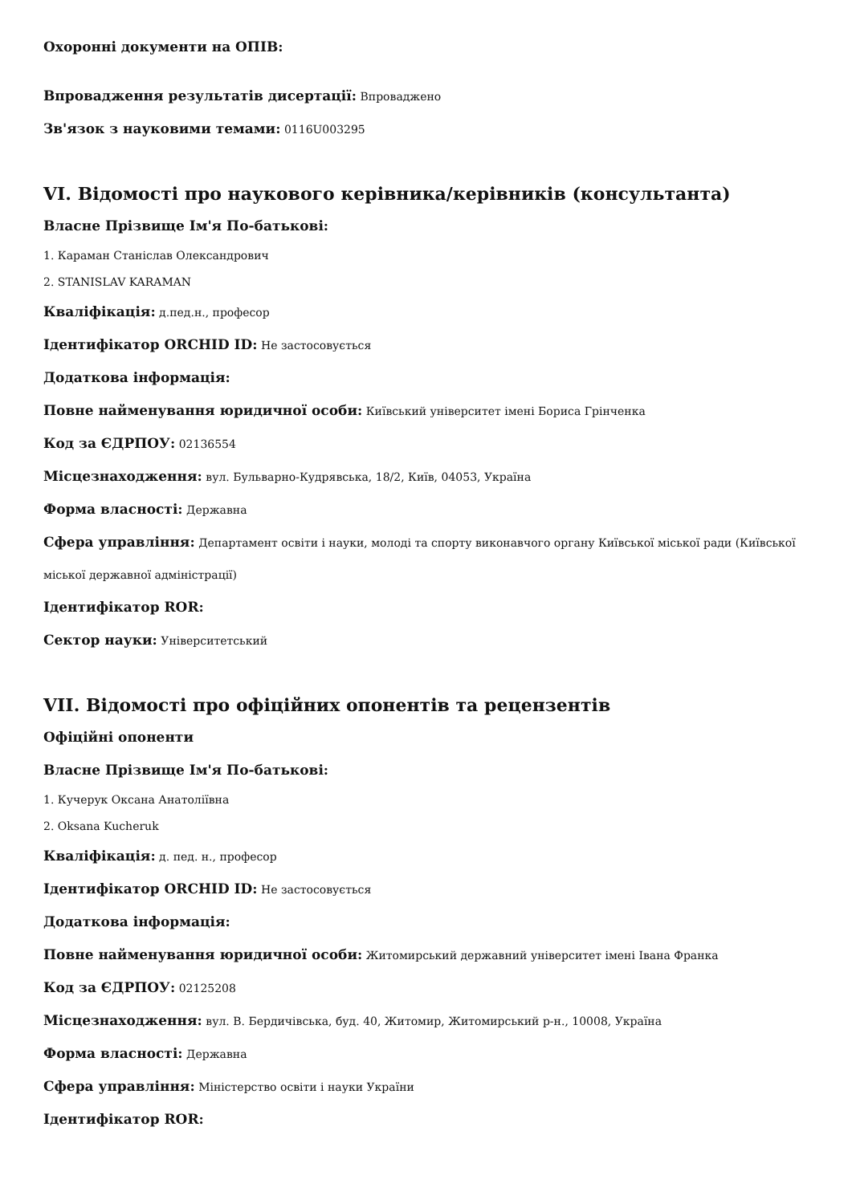Охоронні документи на ОПІВ:
Впровадження результатів дисертації: Впроваджено
Зв'язок з науковими темами: 0116U003295
VI. Відомості про наукового керівника/керівників (консультанта)
Власне Прізвище Ім'я По-батькові:
1. Караман Станіслав Олександрович
2. STANISLAV KARAMAN
Кваліфікація: д.пед.н., професор
Ідентифікатор ORCHID ID: Не застосовується
Додаткова інформація:
Повне найменування юридичної особи: Київський університет імені Бориса Грінченка
Код за ЄДРПОУ: 02136554
Місцезнаходження: вул. Бульварно-Кудрявська, 18/2, Київ, 04053, Україна
Форма власності: Державна
Сфера управління: Департамент освіти і науки, молоді та спорту виконавчого органу Київської міської ради (Київської міської державної адміністрації)
Ідентифікатор ROR:
Сектор науки: Університетський
VII. Відомості про офіційних опонентів та рецензентів
Офіційні опоненти
Власне Прізвище Ім'я По-батькові:
1. Кучерук Оксана Анатоліївна
2. Oksana Kucheruk
Кваліфікація: д. пед. н., професор
Ідентифікатор ORCHID ID: Не застосовується
Додаткова інформація:
Повне найменування юридичної особи: Житомирський державний університет імені Івана Франка
Код за ЄДРПОУ: 02125208
Місцезнаходження: вул. В. Бердичівська, буд. 40, Житомир, Житомирський р-н., 10008, Україна
Форма власності: Державна
Сфера управління: Міністерство освіти і науки України
Ідентифікатор ROR: